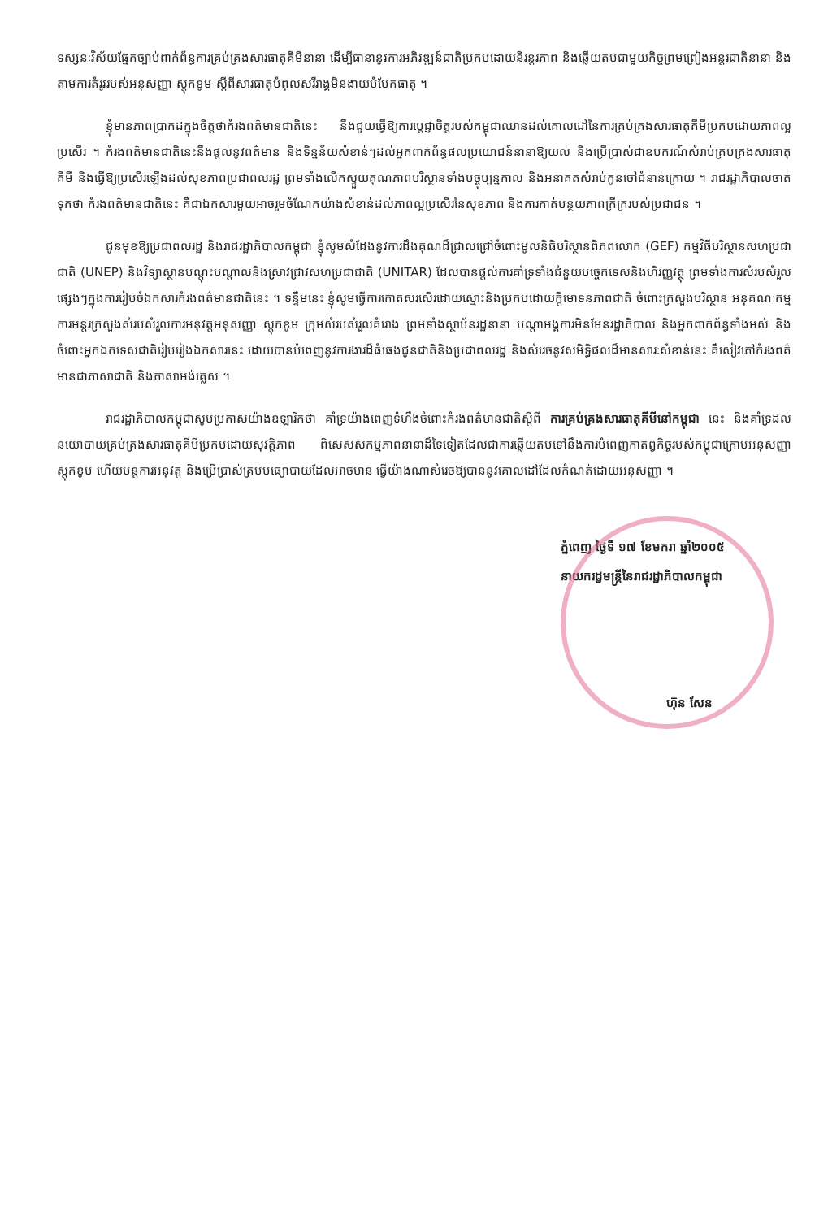ទស្សនៈវិស័យផ្នែកច្បាប់ពាក់ព័ន្ធការគ្រប់គ្រងសារធាតុគីមីនានា ដើម្បីធានានូវការអភិវឌ្ឍន៍ជាតិប្រកបដោយនិរន្តរភាព និងឆ្លើយតបជាមួយកិច្ចព្រមព្រៀងអន្តរជាតិនានា និងតាមការតំរូវរបស់អនុសញ្ញា ស្តុកខូម ស្តីពីសារធាតុបំពុលសរីរាង្គមិនងាយបំបែកធាតុ ។
ខ្ញុំមានភាពប្រាកដក្នុងចិត្តថាកំរងពត៌មានជាតិនេះ នឹងជួយធ្វើឱ្យការប្តេជ្ញាចិត្តរបស់កម្ពុជាឈានដល់គោលដៅនៃការគ្រប់គ្រងសារធាតុគីមីប្រកបដោយភាពល្អប្រសើរ ។ កំរងពត៌មានជាតិនេះនឹងផ្តល់នូវពត៌មាន និងទិន្នន័យសំខាន់ៗដល់អ្នកពាក់ព័ន្ធផលប្រយោជន៍នានាឱ្យយល់ និងប្រើប្រាស់ជាឧបករណ៍សំរាប់គ្រប់គ្រងសារធាតុគីមី និងធ្វើឱ្យប្រសើរឡើងដល់សុខភាពប្រជាពលរដ្ឋ ព្រមទាំងលើកស្ទួយគុណភាពបរិស្ថានទាំងបច្ចុប្បន្នកាល និងអនាគតសំរាប់កូនចៅជំនាន់ក្រោយ ។ រាជរដ្ឋាភិបាលចាត់ទុកថា កំរងពត៌មានជាតិនេះ គឺជាឯកសារមួយអាចរួមចំណែកយ៉ាងសំខាន់ដល់ភាពល្អប្រសើរនៃសុខភាព និងការកាត់បន្ថយភាពក្រីក្ររបស់ប្រជាជន ។
ជូនមុខឱ្យប្រជាពលរដ្ឋ និងរាជរដ្ឋាភិបាលកម្ពុជា ខ្ញុំសូមសំដែងនូវការដឹងគុណដ៏ជ្រាលជ្រៅចំពោះមូលនិធិបរិស្ថានពិភពលោក (GEF) កម្មវិធីបរិស្ថានសហប្រជាជាតិ (UNEP) និងវិទ្យាស្ថានបណ្តុះបណ្តាលនិងស្រាវជ្រាវសហប្រជាជាតិ (UNITAR) ដែលបានផ្តល់ការគាំទ្រទាំងជំនួយបច្ចេកទេសនិងហិរញ្ញវត្ថុ ព្រមទាំងការសំរបសំរួលផ្សេងៗក្នុងការរៀបចំឯកសារកំរងពត៌មានជាតិនេះ ។ ទន្ទឹមនេះ ខ្ញុំសូមធ្វើការកោតសរសើរដោយស្មោះនិងប្រកបដោយក្តីមោទនភាពជាតិ ចំពោះក្រសួងបរិស្ថាន អនុគណៈកម្មការអន្តរក្រសួងសំរបសំរួលការអនុវត្តអនុសញ្ញា ស្តុកខូម ក្រុមសំរបសំរួលគំរោង ព្រមទាំងស្ថាប័នរដ្ឋនានា បណ្តាអង្គការមិនមែនរដ្ឋាភិបាល និងអ្នកពាក់ព័ន្ធទាំងអស់ និងចំពោះអ្នកឯកទេសជាតិរៀបរៀងឯកសារនេះ ដោយបានបំពេញនូវការងារដ៏ធំធេងជូនជាតិនិងប្រជាពលរដ្ឋ និងសំរេចនូវសមិទ្ធិផលដ៏មានសារៈសំខាន់នេះ គឺសៀវភៅកំរងពត៌មានជាភាសាជាតិ និងភាសាអង់គ្លេស ។
រាជរដ្ឋាភិបាលកម្ពុជាសូមប្រកាសយ៉ាងឧឡារិកថា គាំទ្រយ៉ាងពេញទំហឹងចំពោះកំរងពត៌មានជាតិស្តីពី ការគ្រប់គ្រងសារធាតុគីមីនៅកម្ពុជា នេះ និងគាំទ្រដល់នយោបាយគ្រប់គ្រងសារធាតុគីមីប្រកបដោយសុវត្ថិភាព ពិសេសសកម្មភាពនានាដ៏ទៃទៀតដែលជាការឆ្លើយតបទៅនឹងការបំពេញកាតព្វកិច្ចរបស់កម្ពុជាក្រោមអនុសញ្ញា ស្តុកខូម ហើយបន្តការអនុវត្ត និងប្រើប្រាស់គ្រប់មធ្យោបាយដែលអាចមាន ធ្វើយ៉ាងណាសំរេចឱ្យបាននូវគោលដៅដែលកំណត់ដោយអនុសញ្ញា ។
ភ្នំពេញ ថ្ងៃទី ១៧ ខែមករា ឆ្នាំ២០០៥
នាយករដ្ឋមន្ត្រីនៃរាជរដ្ឋាភិបាលកម្ពុជា
ហ៊ុន សែន